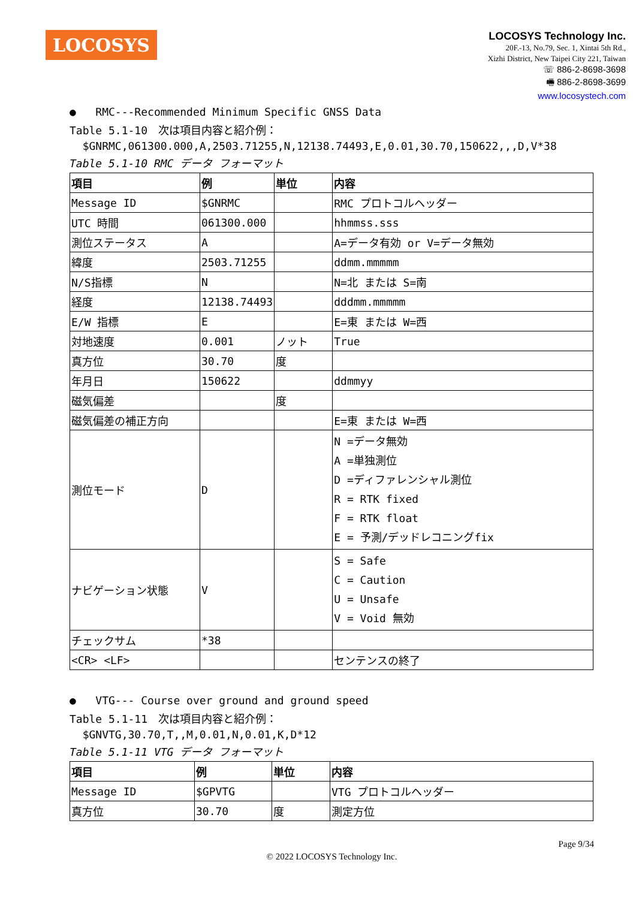LOCOSYS
LOCOSYS Technology Inc.
20F.-13, No.79, Sec. 1, Xintai 5th Rd.,
Xizhi District, New Taipei City 221, Taiwan
☏ 886-2-8698-3698
🖷 886-2-8698-3699
www.locosystech.com
● RMC---Recommended Minimum Specific GNSS Data
Table 5.1-10　次は項目内容と紹介例：
$GNRMC,061300.000,A,2503.71255,N,12138.74493,E,0.01,30.70,150622,,,D,V*38
Table 5.1-10 RMC データ フォーマット
| 項目 | 例 | 単位 | 内容 |
| --- | --- | --- | --- |
| Message ID | $GNRMC | | RMC プロトコルヘッダー |
| UTC 時間 | 061300.000 | | hhmmss.sss |
| 測位ステータス | A | | A=データ有効 or V=データ無効 |
| 緯度 | 2503.71255 | | ddmm.mmmmm |
| N/S指標 | N | | N=北 または S=南 |
| 経度 | 12138.74493 | | dddmm.mmmmm |
| E/W 指標 | E | | E=東 または W=西 |
| 対地速度 | 0.001 | ノット | True |
| 真方位 | 30.70 | 度 | |
| 年月日 | 150622 | | ddmmyy |
| 磁気偏差 | | 度 | |
| 磁気偏差の補正方向 | | | E=東 または W=西 |
| 測位モード | D | | N =データ無効 A =単独測位 D =ディファレンシャル測位 R = RTK fixed F = RTK float E = 予測/デッドレコニングfix |
| ナビゲーション状態 | V | | S = Safe C = Caution U = Unsafe V = Void 無効 |
| チェックサム | *38 | | |
| <CR> <LF> | | | センテンスの終了 |
● VTG--- Course over ground and ground speed
Table 5.1-11　次は項目内容と紹介例：
$GNVTG,30.70,T,,M,0.01,N,0.01,K,D*12
Table 5.1-11 VTG データ フォーマット
| 項目 | 例 | 単位 | 内容 |
| --- | --- | --- | --- |
| Message ID | $GPVTG | | VTG プロトコルヘッダー |
| 真方位 | 30.70 | 度 | 測定方位 |
Page 9/34
© 2022 LOCOSYS Technology Inc.